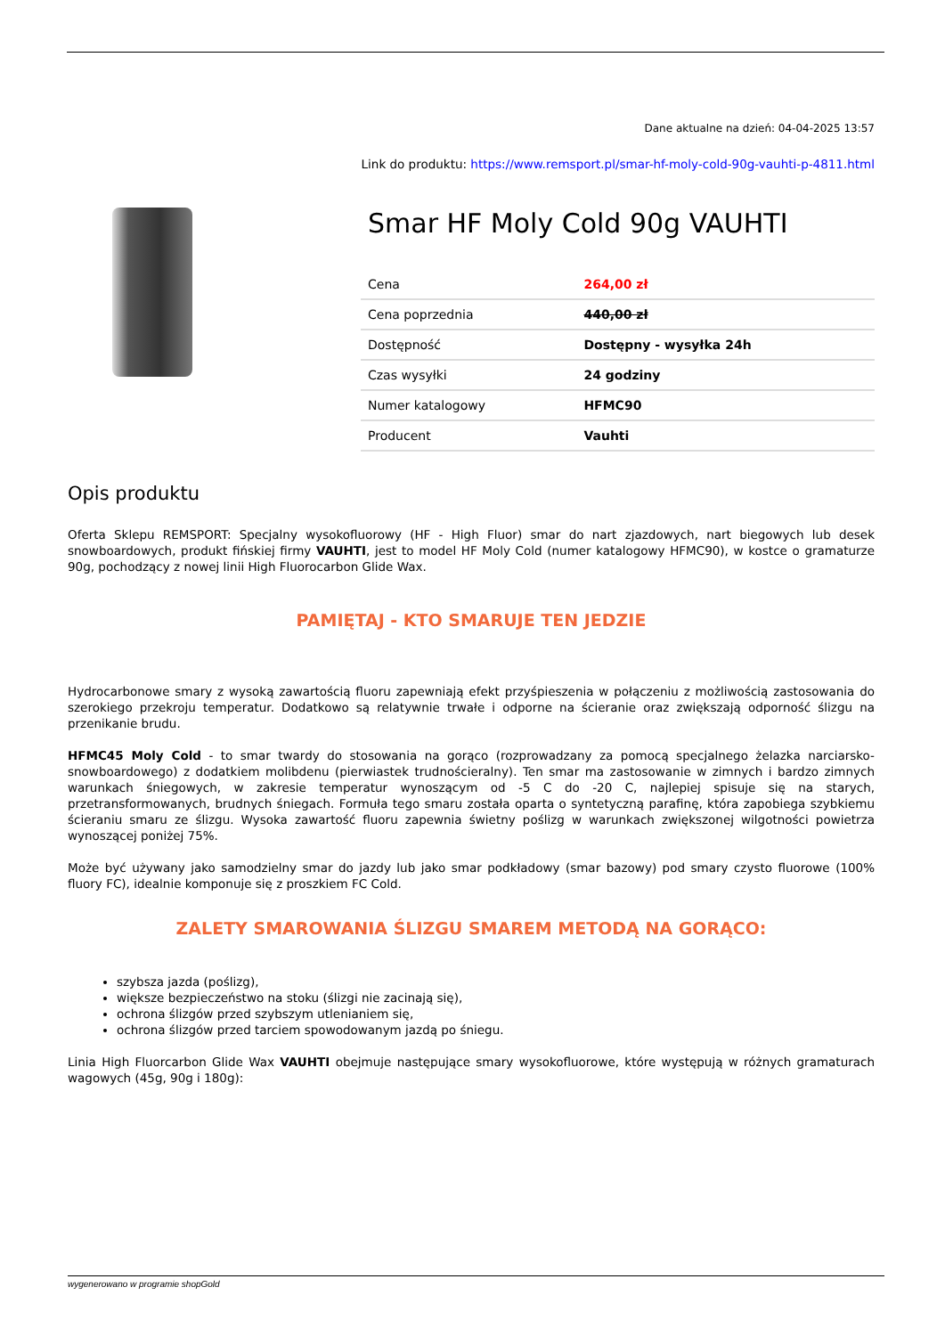Dane aktualne na dzień: 04-04-2025 13:57
Link do produktu: https://www.remsport.pl/smar-hf-moly-cold-90g-vauhti-p-4811.html
Smar HF Moly Cold 90g VAUHTI
| Cena | 264,00 zł |
| Cena poprzednia | 440,00 zł |
| Dostępność | Dostępny - wysyłka 24h |
| Czas wysyłki | 24 godziny |
| Numer katalogowy | HFMC90 |
| Producent | Vauhti |
Opis produktu
Oferta Sklepu REMSPORT: Specjalny wysokofluorowy (HF - High Fluor) smar do nart zjazdowych, nart biegowych lub desek snowboardowych, produkt fińskiej firmy VAUHTI, jest to model HF Moly Cold (numer katalogowy HFMC90), w kostce o gramaturze 90g, pochodzący z nowej linii High Fluorocarbon Glide Wax.
PAMIĘTAJ - KTO SMARUJE TEN JEDZIE
Hydrocarbonowe smary z wysoką zawartością fluoru zapewniają efekt przyśpieszenia w połączeniu z możliwością zastosowania do szerokiego przekroju temperatur. Dodatkowo są relatywnie trwałe i odporne na ścieranie oraz zwiększają odporność ślizgu na przenikanie brudu.
HFMC45 Moly Cold - to smar twardy do stosowania na gorąco (rozprowadzany za pomocą specjalnego żelazka narciarsko-snowboardowego) z dodatkiem molibdenu (pierwiastek trudnościeralny). Ten smar ma zastosowanie w zimnych i bardzo zimnych warunkach śniegowych, w zakresie temperatur wynoszącym od -5 C do -20 C, najlepiej spisuje się na starych, przetransformowanych, brudnych śniegach. Formuła tego smaru została oparta o syntetyczną parafinę, która zapobiega szybkiemu ścieraniu smaru ze ślizgu. Wysoka zawartość fluoru zapewnia świetny poślizg w warunkach zwiększonej wilgotności powietrza wynoszącej poniżej 75%.
Może być używany jako samodzielny smar do jazdy lub jako smar podkładowy (smar bazowy) pod smary czysto fluorowe (100% fluory FC), idealnie komponuje się z proszkiem FC Cold.
ZALETY SMAROWANIA ŚLIZGU SMAREM METODĄ NA GORĄCO:
szybsza jazda (poślizg),
większe bezpieczeństwo na stoku (ślizgi nie zacinają się),
ochrona ślizgów przed szybszym utlenianiem się,
ochrona ślizgów przed tarciem spowodowanym jazdą po śniegu.
Linia High Fluorcarbon Glide Wax VAUHTI obejmuje następujące smary wysokofluorowe, które występują w różnych gramaturach wagowych (45g, 90g i 180g):
wygenerowano w programie shopGold